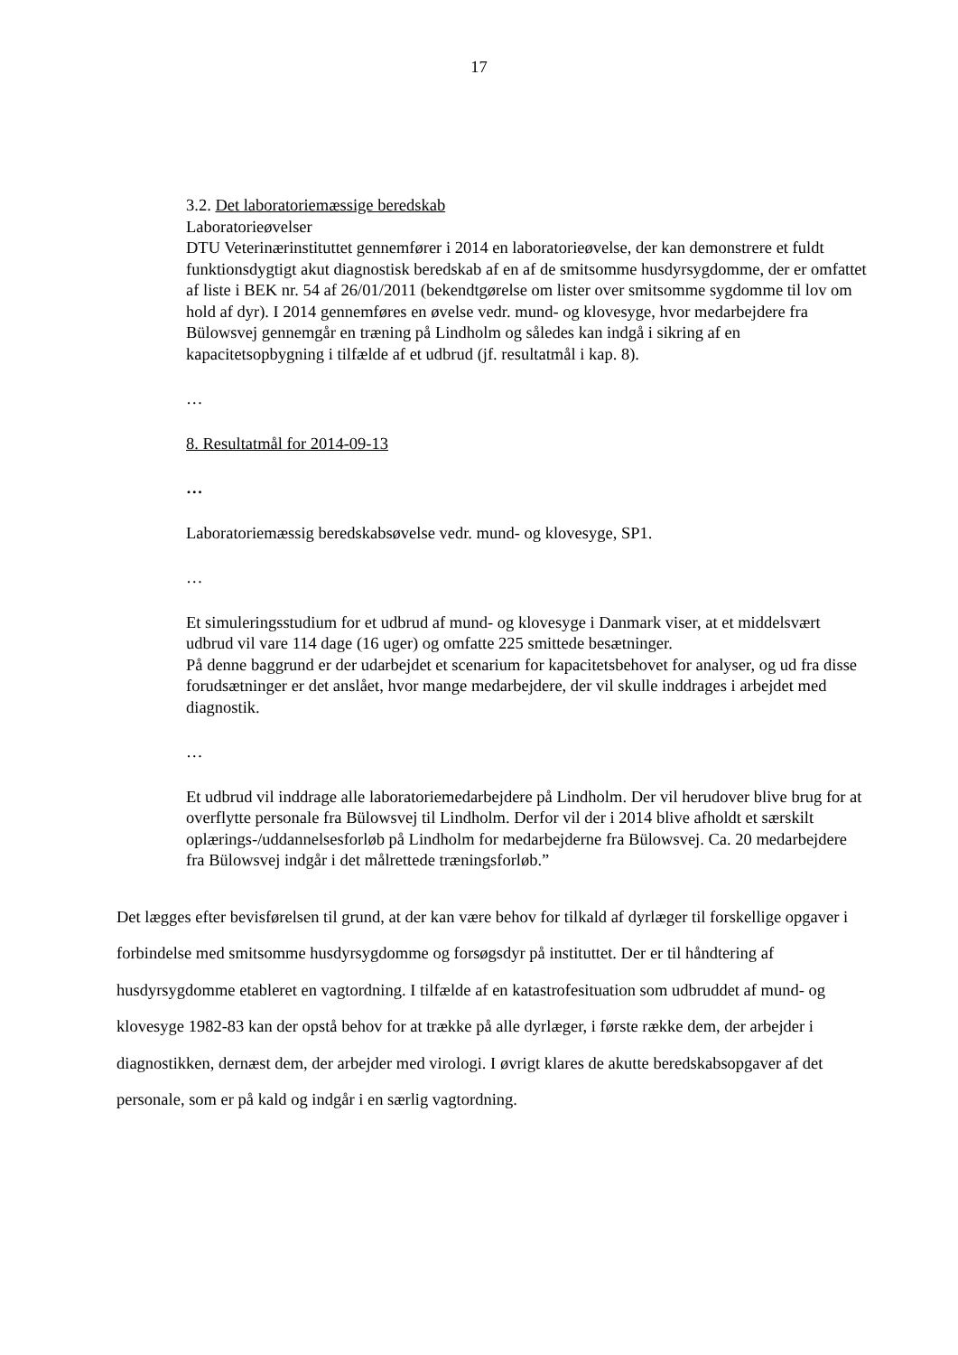17
3.2. Det laboratoriemæssige beredskab
Laboratorieøvelser
DTU Veterinærinstituttet gennemfører i 2014 en laboratorieøvelse, der kan demonstrere et fuldt funktionsdygtigt akut diagnostisk beredskab af en af de smitsomme husdyrsygdomme, der er omfattet af liste i BEK nr. 54 af 26/01/2011 (bekendtgørelse om lister over smitsomme sygdomme til lov om hold af dyr). I 2014 gennemføres en øvelse vedr. mund- og klovesyge, hvor medarbejdere fra Bülowsvej gennemgår en træning på Lindholm og således kan indgå i sikring af en kapacitetsopbygning i tilfælde af et udbrud (jf. resultatmål i kap. 8).
…
8. Resultatmål for 2014-09-13
…
Laboratoriemæssig beredskabsøvelse vedr. mund- og klovesyge, SP1.
…
Et simuleringsstudium for et udbrud af mund- og klovesyge i Danmark viser, at et middelsvært udbrud vil vare 114 dage (16 uger) og omfatte 225 smittede besætninger.
På denne baggrund er der udarbejdet et scenarium for kapacitetsbehovet for analyser, og ud fra disse forudsætninger er det anslået, hvor mange medarbejdere, der vil skulle inddrages i arbejdet med diagnostik.
…
Et udbrud vil inddrage alle laboratoriemedarbejdere på Lindholm. Der vil herudover blive brug for at overflytte personale fra Bülowsvej til Lindholm. Derfor vil der i 2014 blive afholdt et særskilt oplærings-/uddannelsesforløb på Lindholm for medarbejderne fra Bülowsvej. Ca. 20 medarbejdere fra Bülowsvej indgår i det målrettede træningsforløb.”
Det lægges efter bevisførelsen til grund, at der kan være behov for tilkald af dyrlæger til forskellige opgaver i forbindelse med smitsomme husdyrsygdomme og forsøgsdyr på instituttet. Der er til håndtering af husdyrsygdomme etableret en vagtordning. I tilfælde af en katastrofesituation som udbruddet af mund- og klovesyge 1982-83 kan der opstå behov for at trække på alle dyrlæger, i første række dem, der arbejder i diagnostikken, dernæst dem, der arbejder med virologi. I øvrigt klares de akutte beredskabsopgaver af det personale, som er på kald og indgår i en særlig vagtordning.